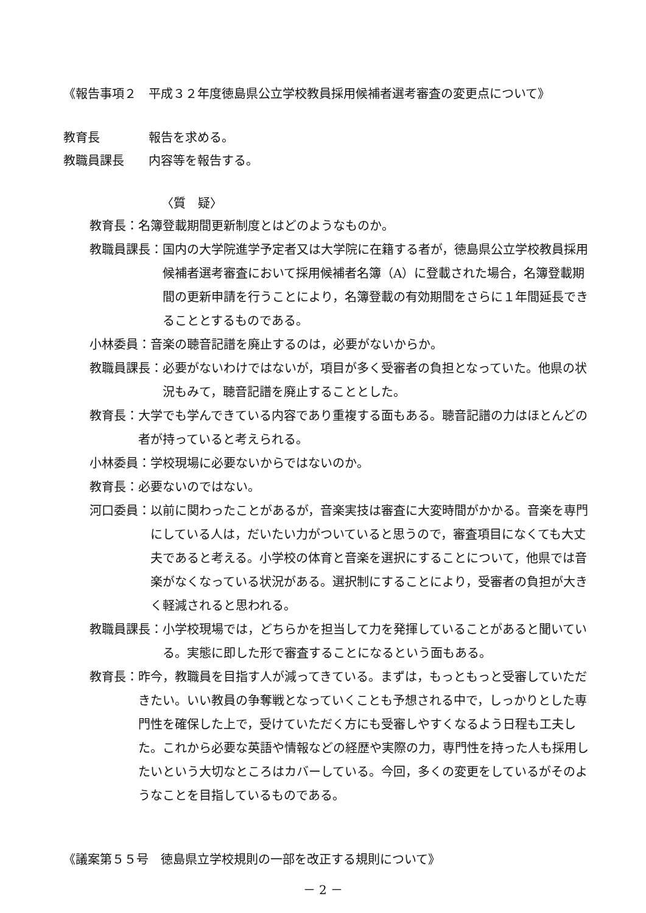《報告事項２　平成３２年度徳島県公立学校教員採用候補者選考審査の変更点について》
教育長　　　　報告を求める。
教職員課長　　内容等を報告する。
〈質　疑〉
教育長： 名簿登載期間更新制度とはどのようなものか。
教職員課長： 国内の大学院進学予定者又は大学院に在籍する者が，徳島県公立学校教員採用候補者選考審査において採用候補者名簿（A）に登載された場合，名簿登載期間の更新申請を行うことにより，名簿登載の有効期間をさらに１年間延長できることとするものである。
小林委員： 音楽の聴音記譜を廃止するのは，必要がないからか。
教職員課長： 必要がないわけではないが，項目が多く受審者の負担となっていた。他県の状況もみて，聴音記譜を廃止することとした。
教育長： 大学でも学んできている内容であり重複する面もある。聴音記譜の力はほとんどの者が持っていると考えられる。
小林委員： 学校現場に必要ないからではないのか。
教育長： 必要ないのではない。
河口委員： 以前に関わったことがあるが，音楽実技は審査に大変時間がかかる。音楽を専門にしている人は，だいたい力がついていると思うので，審査項目になくても大丈夫であると考える。小学校の体育と音楽を選択にすることについて，他県では音楽がなくなっている状況がある。選択制にすることにより，受審者の負担が大きく軽減されると思われる。
教職員課長： 小学校現場では，どちらかを担当して力を発揮していることがあると聞いている。実態に即した形で審査することになるという面もある。
教育長： 昨今，教職員を目指す人が減ってきている。まずは，もっともっと受審していただきたい。いい教員の争奪戦となっていくことも予想される中で，しっかりとした専門性を確保した上で，受けていただく方にも受審しやすくなるよう日程も工夫した。これから必要な英語や情報などの経歴や実際の力，専門性を持った人も採用したいという大切なところはカバーしている。今回，多くの変更をしているがそのようなことを目指しているものである。
《議案第５５号　徳島県立学校規則の一部を改正する規則について》
－ 2 －